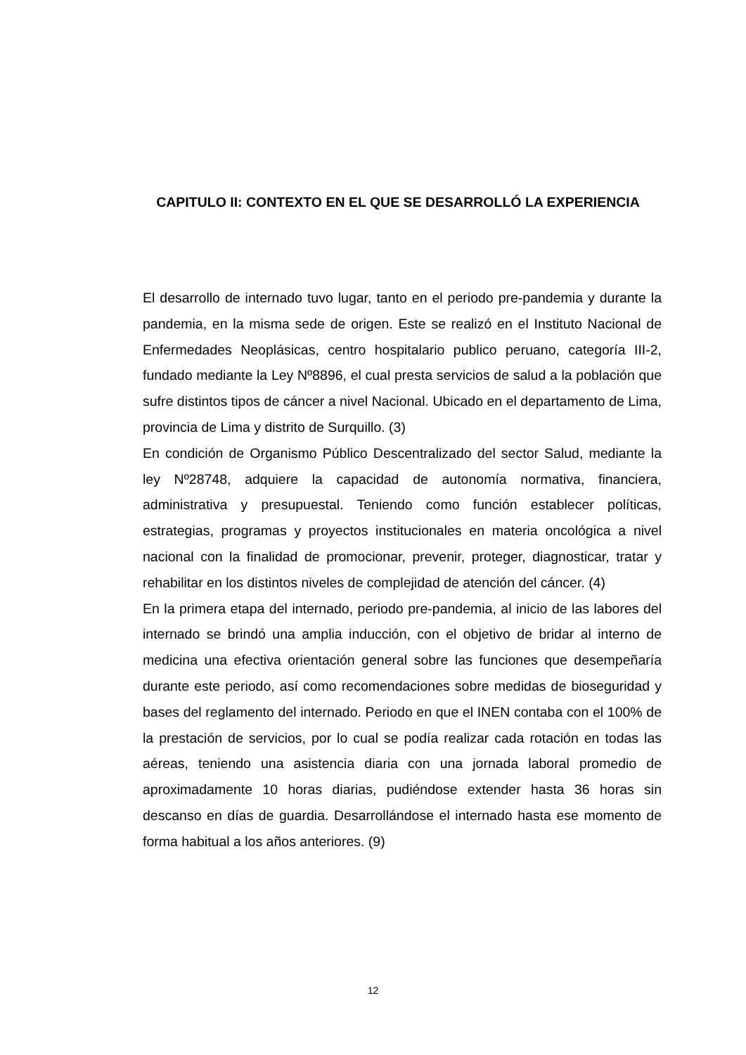CAPITULO II: CONTEXTO EN EL QUE SE DESARROLLÓ LA EXPERIENCIA
El desarrollo de internado tuvo lugar, tanto en el periodo pre-pandemia y durante la pandemia, en la misma sede de origen. Este se realizó en el Instituto Nacional de Enfermedades Neoplásicas, centro hospitalario publico peruano, categoría III-2, fundado mediante la Ley Nº8896, el cual presta servicios de salud a la población que sufre distintos tipos de cáncer a nivel Nacional. Ubicado en el departamento de Lima, provincia de Lima y distrito de Surquillo. (3)
En condición de Organismo Público Descentralizado del sector Salud, mediante la ley Nº28748, adquiere la capacidad de autonomía normativa, financiera, administrativa y presupuestal. Teniendo como función establecer políticas, estrategias, programas y proyectos institucionales en materia oncológica a nivel nacional con la finalidad de promocionar, prevenir, proteger, diagnosticar, tratar y rehabilitar en los distintos niveles de complejidad de atención del cáncer. (4)
En la primera etapa del internado, periodo pre-pandemia, al inicio de las labores del internado se brindó una amplia inducción, con el objetivo de bridar al interno de medicina una efectiva orientación general sobre las funciones que desempeñaría durante este periodo, así como recomendaciones sobre medidas de bioseguridad y bases del reglamento del internado. Periodo en que el INEN contaba con el 100% de la prestación de servicios, por lo cual se podía realizar cada rotación en todas las aéreas, teniendo una asistencia diaria con una jornada laboral promedio de aproximadamente 10 horas diarias, pudiéndose extender hasta 36 horas sin descanso en días de guardia. Desarrollándose el internado hasta ese momento de forma habitual a los años anteriores. (9)
12